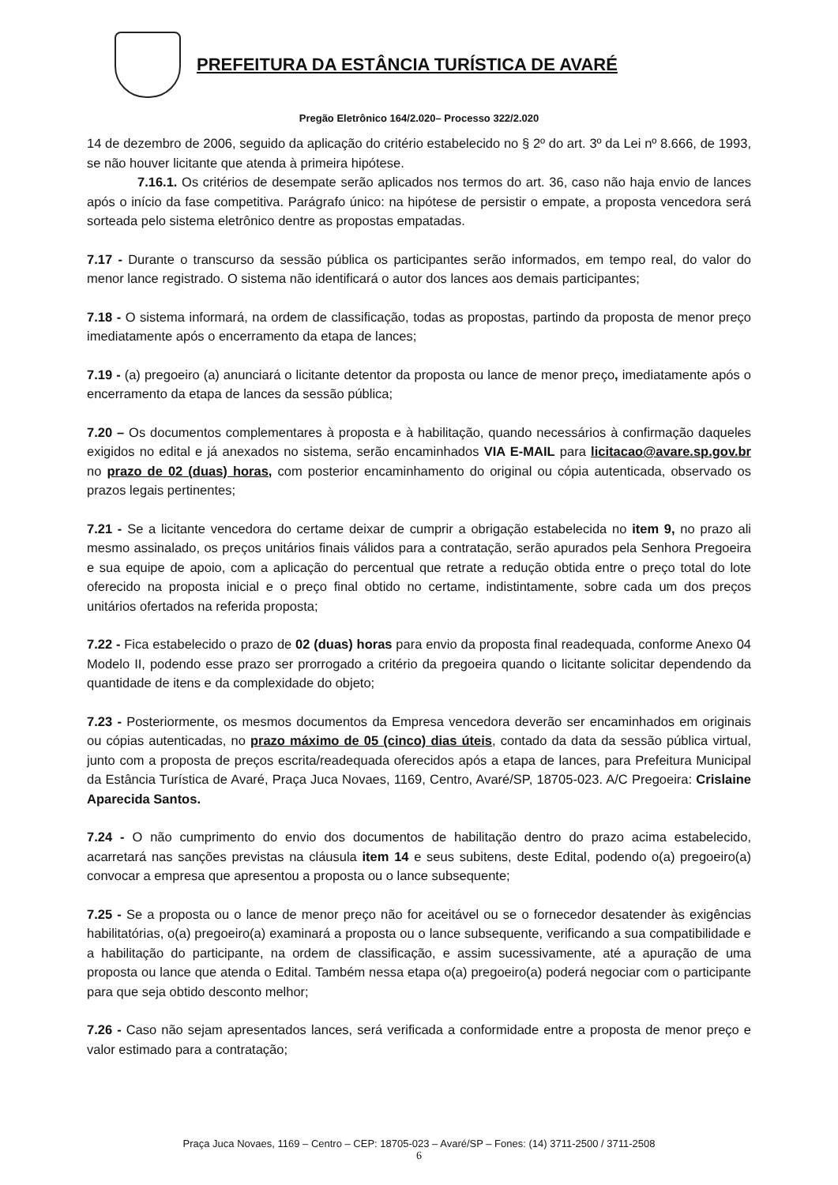PREFEITURA DA ESTÂNCIA TURÍSTICA DE AVARÉ
Pregão Eletrônico 164/2.020– Processo 322/2.020
14 de dezembro de 2006, seguido da aplicação do critério estabelecido no § 2º do art. 3º da Lei nº 8.666, de 1993, se não houver licitante que atenda à primeira hipótese.
7.16.1. Os critérios de desempate serão aplicados nos termos do art. 36, caso não haja envio de lances após o início da fase competitiva. Parágrafo único: na hipótese de persistir o empate, a proposta vencedora será sorteada pelo sistema eletrônico dentre as propostas empatadas.
7.17 - Durante o transcurso da sessão pública os participantes serão informados, em tempo real, do valor do menor lance registrado. O sistema não identificará o autor dos lances aos demais participantes;
7.18 - O sistema informará, na ordem de classificação, todas as propostas, partindo da proposta de menor preço imediatamente após o encerramento da etapa de lances;
7.19 - (a) pregoeiro (a) anunciará o licitante detentor da proposta ou lance de menor preço, imediatamente após o encerramento da etapa de lances da sessão pública;
7.20 – Os documentos complementares à proposta e à habilitação, quando necessários à confirmação daqueles exigidos no edital e já anexados no sistema, serão encaminhados VIA E-MAIL para licitacao@avare.sp.gov.br no prazo de 02 (duas) horas, com posterior encaminhamento do original ou cópia autenticada, observado os prazos legais pertinentes;
7.21 - Se a licitante vencedora do certame deixar de cumprir a obrigação estabelecida no item 9, no prazo ali mesmo assinalado, os preços unitários finais válidos para a contratação, serão apurados pela Senhora Pregoeira e sua equipe de apoio, com a aplicação do percentual que retrate a redução obtida entre o preço total do lote oferecido na proposta inicial e o preço final obtido no certame, indistintamente, sobre cada um dos preços unitários ofertados na referida proposta;
7.22 - Fica estabelecido o prazo de 02 (duas) horas para envio da proposta final readequada, conforme Anexo 04 Modelo II, podendo esse prazo ser prorrogado a critério da pregoeira quando o licitante solicitar dependendo da quantidade de itens e da complexidade do objeto;
7.23 - Posteriormente, os mesmos documentos da Empresa vencedora deverão ser encaminhados em originais ou cópias autenticadas, no prazo máximo de 05 (cinco) dias úteis, contado da data da sessão pública virtual, junto com a proposta de preços escrita/readequada oferecidos após a etapa de lances, para Prefeitura Municipal da Estância Turística de Avaré, Praça Juca Novaes, 1169, Centro, Avaré/SP, 18705-023. A/C Pregoeira: Crislaine Aparecida Santos.
7.24 - O não cumprimento do envio dos documentos de habilitação dentro do prazo acima estabelecido, acarretará nas sanções previstas na cláusula item 14 e seus subitens, deste Edital, podendo o(a) pregoeiro(a) convocar a empresa que apresentou a proposta ou o lance subsequente;
7.25 - Se a proposta ou o lance de menor preço não for aceitável ou se o fornecedor desatender às exigências habilitatórias, o(a) pregoeiro(a) examinará a proposta ou o lance subsequente, verificando a sua compatibilidade e a habilitação do participante, na ordem de classificação, e assim sucessivamente, até a apuração de uma proposta ou lance que atenda o Edital. Também nessa etapa o(a) pregoeiro(a) poderá negociar com o participante para que seja obtido desconto melhor;
7.26 - Caso não sejam apresentados lances, será verificada a conformidade entre a proposta de menor preço e valor estimado para a contratação;
Praça Juca Novaes, 1169 – Centro – CEP: 18705-023 – Avaré/SP – Fones: (14) 3711-2500 / 3711-2508
6